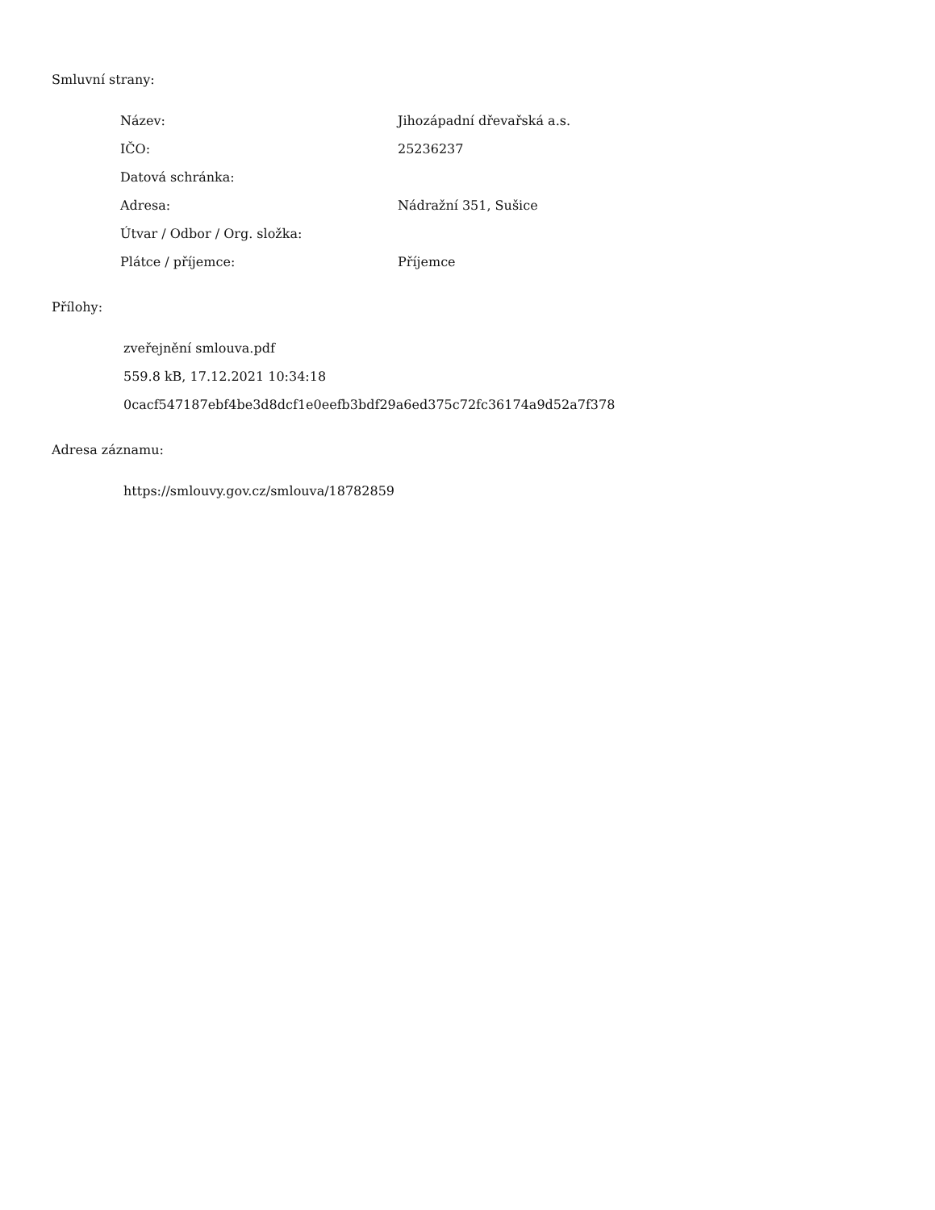Smluvní strany:
| Název: | Jihozápadní dřevařská a.s. |
| IČO: | 25236237 |
| Datová schránka: | |
| Adresa: | Nádražní 351, Sušice |
| Útvar / Odbor / Org. složka: | |
| Plátce / příjemce: | Příjemce |
Přílohy:
zveřejnění smlouva.pdf
559.8 kB, 17.12.2021 10:34:18
0cacf547187ebf4be3d8dcf1e0eefb3bdf29a6ed375c72fc36174a9d52a7f378
Adresa záznamu:
https://smlouvy.gov.cz/smlouva/18782859